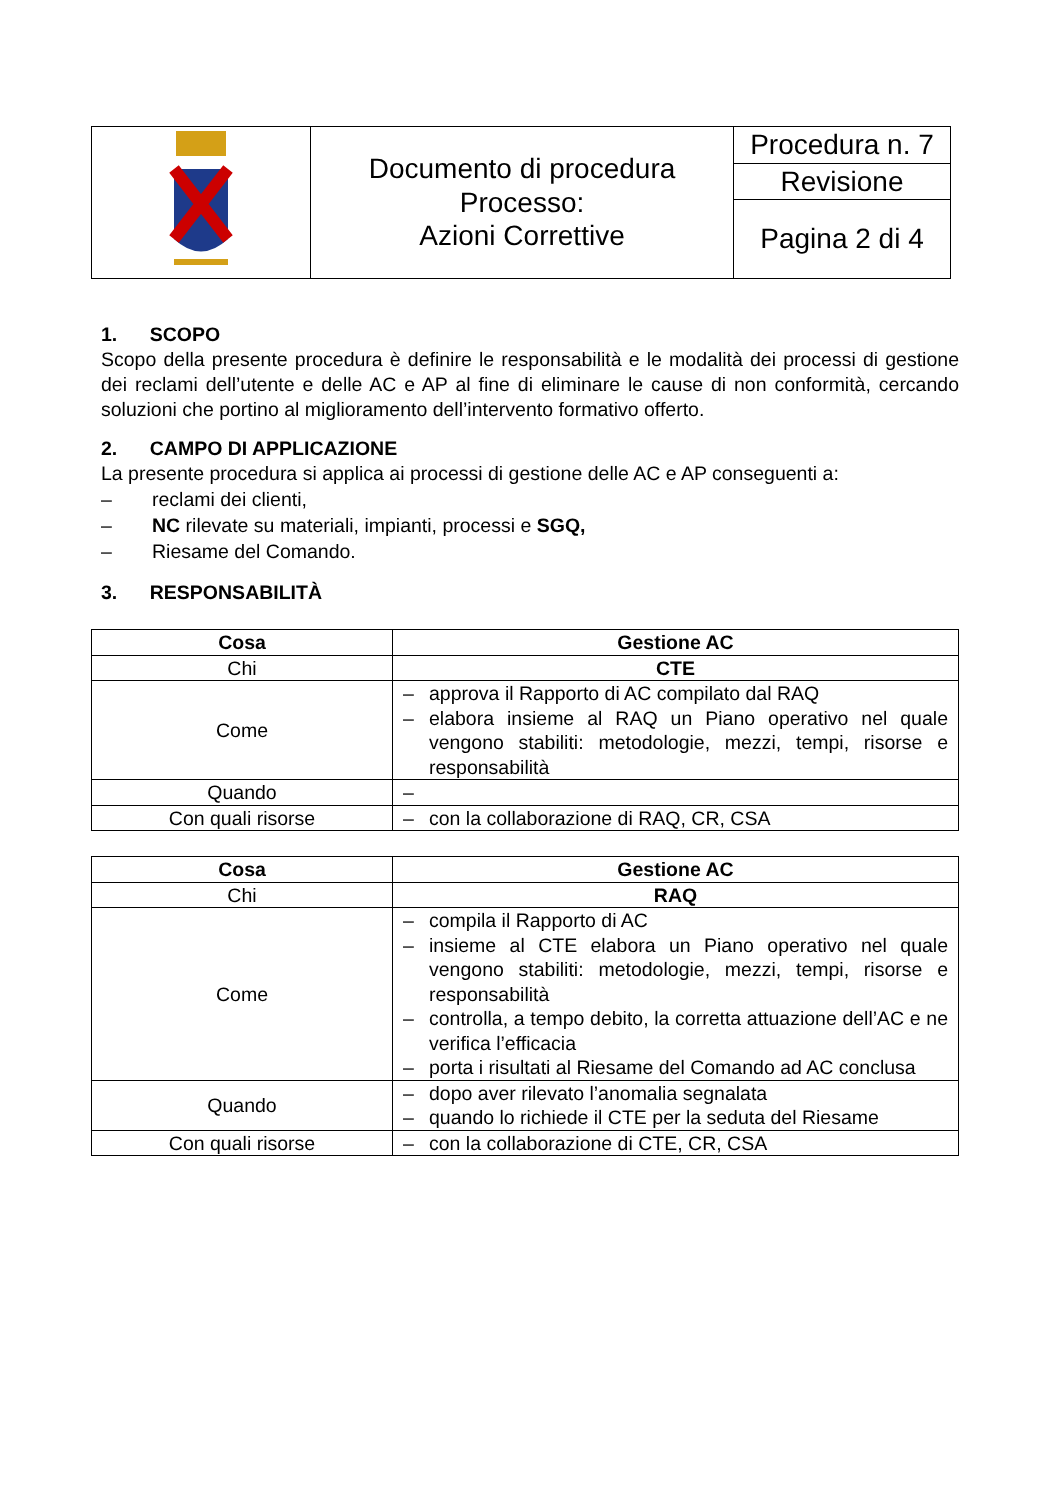| | Documento di procedura Processo: Azioni Correttive | Procedura n. 7 |
| | | Revisione |
| | | Pagina 2 di 4 |
1. SCOPO
Scopo della presente procedura è definire le responsabilità e le modalità dei processi di gestione dei reclami dell’utente e delle AC e AP al fine di eliminare le cause di non conformità, cercando soluzioni che portino al miglioramento dell’intervento formativo offerto.
2. CAMPO DI APPLICAZIONE
La presente procedura si applica ai processi di gestione delle AC e AP conseguenti a:
– reclami dei clienti,
– NC rilevate su materiali, impianti, processi e SGQ,
– Riesame del Comando.
3. RESPONSABILITÀ
| Cosa | Gestione AC |
| Chi | CTE |
| Come | – approva il Rapporto di AC compilato dal RAQ – elabora insieme al RAQ un Piano operativo nel quale vengono stabiliti: metodologie, mezzi, tempi, risorse e responsabilità |
| Quando | – |
| Con quali risorse | – con la collaborazione di RAQ, CR, CSA |
| Cosa | Gestione AC |
| Chi | RAQ |
| Come | – compila il Rapporto di AC – insieme al CTE elabora un Piano operativo nel quale vengono stabiliti: metodologie, mezzi, tempi, risorse e responsabilità – controlla, a tempo debito, la corretta attuazione dell’AC e ne verifica l’efficacia – porta i risultati al Riesame del Comando ad AC conclusa |
| Quando | – dopo aver rilevato l’anomalia segnalata – quando lo richiede il CTE per la seduta del Riesame |
| Con quali risorse | – con la collaborazione di CTE, CR, CSA |